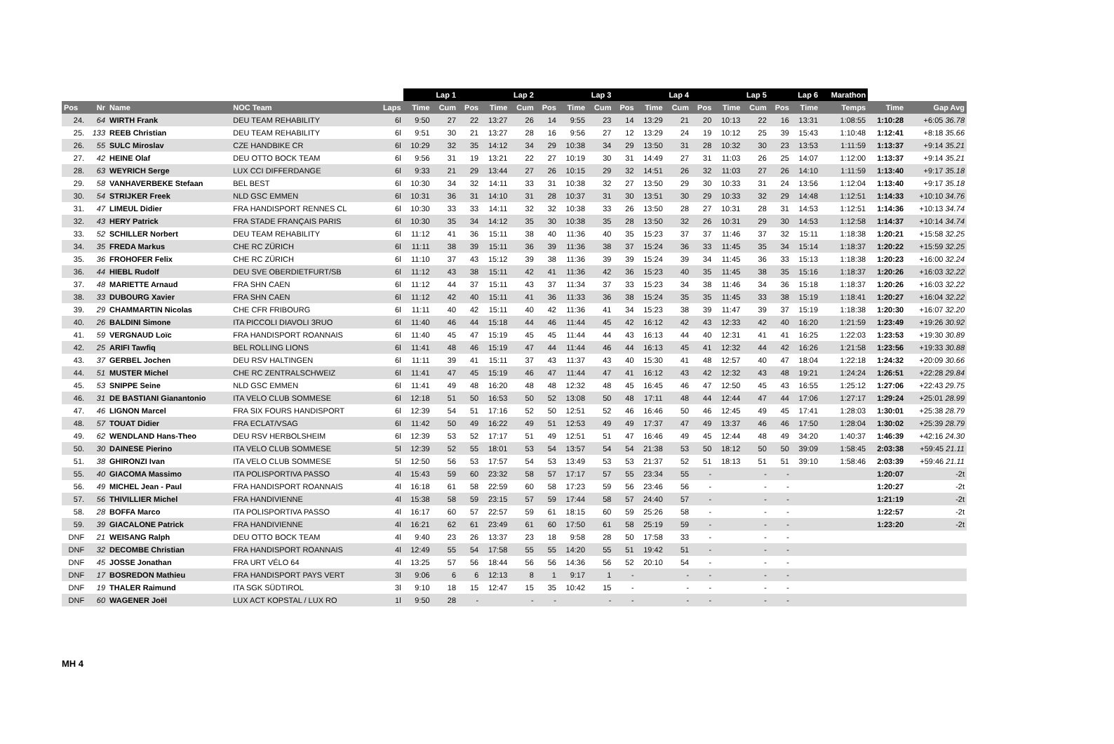| | | | | | Lap 1 | | Lap 2 | | | Lap 3 | | | Lap 4 | | | Lap 5 | | | Lap 6 | | Marathon | | |
| --- | --- | --- | --- | --- | --- | --- | --- | --- | --- | --- | --- | --- | --- | --- | --- | --- | --- | --- | --- | --- | --- | --- | --- |
| Pos | Nr | Name | NOC Team | Laps | Time | Cum | Pos | Time | Cum | Pos | Time | Cum | Pos | Time | Cum | Pos | Time | Cum | Pos | Time | Temps | Time | Gap Avg |
| 24. | 64 | WIRTH Frank | DEU TEAM REHABILITY | 6l | 9:50 | 27 | 22 | 13:27 | 26 | 14 | 9:55 | 23 | 14 | 13:29 | 21 | 20 | 10:13 | 22 | 16 | 13:31 | 1:08:55 | 1:10:28 | +6:05 36.78 |
| 25. | 133 | REEB Christian | DEU TEAM REHABILITY | 6l | 9:51 | 30 | 21 | 13:27 | 28 | 16 | 9:56 | 27 | 12 | 13:29 | 24 | 19 | 10:12 | 25 | 39 | 15:43 | 1:10:48 | 1:12:41 | +8:18 35.66 |
| 26. | 55 | SULC Miroslav | CZE HANDBIKE CR | 6l | 10:29 | 32 | 35 | 14:12 | 34 | 29 | 10:38 | 34 | 29 | 13:50 | 31 | 28 | 10:32 | 30 | 23 | 13:53 | 1:11:59 | 1:13:37 | +9:14 35.21 |
| 27. | 42 | HEINE Olaf | DEU OTTO BOCK TEAM | 6l | 9:56 | 31 | 19 | 13:21 | 22 | 27 | 10:19 | 30 | 31 | 14:49 | 27 | 31 | 11:03 | 26 | 25 | 14:07 | 1:12:00 | 1:13:37 | +9:14 35.21 |
| 28. | 63 | WEYRICH Serge | LUX CCI DIFFERDANGE | 6l | 9:33 | 21 | 29 | 13:44 | 27 | 26 | 10:15 | 29 | 32 | 14:51 | 26 | 32 | 11:03 | 27 | 26 | 14:10 | 1:11:59 | 1:13:40 | +9:17 35.18 |
| 29. | 58 | VANHAVERBEKE Stefaan | BEL BEST | 6l | 10:30 | 34 | 32 | 14:11 | 33 | 31 | 10:38 | 32 | 27 | 13:50 | 29 | 30 | 10:33 | 31 | 24 | 13:56 | 1:12:04 | 1:13:40 | +9:17 35.18 |
| 30. | 54 | STRIJKER Freek | NLD GSC EMMEN | 6l | 10:31 | 36 | 31 | 14:10 | 31 | 28 | 10:37 | 31 | 30 | 13:51 | 30 | 29 | 10:33 | 32 | 29 | 14:48 | 1:12:51 | 1:14:33 | +10:10 34.76 |
| 31. | 47 | LIMEUL Didier | FRA HANDISPORT RENNES CL | 6l | 10:30 | 33 | 33 | 14:11 | 32 | 32 | 10:38 | 33 | 26 | 13:50 | 28 | 27 | 10:31 | 28 | 31 | 14:53 | 1:12:51 | 1:14:36 | +10:13 34.74 |
| 32. | 43 | HERY Patrick | FRA STADE FRANÇAIS PARIS | 6l | 10:30 | 35 | 34 | 14:12 | 35 | 30 | 10:38 | 35 | 28 | 13:50 | 32 | 26 | 10:31 | 29 | 30 | 14:53 | 1:12:58 | 1:14:37 | +10:14 34.74 |
| 33. | 52 | SCHILLER Norbert | DEU TEAM REHABILITY | 6l | 11:12 | 41 | 36 | 15:11 | 38 | 40 | 11:36 | 40 | 35 | 15:23 | 37 | 37 | 11:46 | 37 | 32 | 15:11 | 1:18:38 | 1:20:21 | +15:58 32.25 |
| 34. | 35 | FREDA Markus | CHE RC ZÜRICH | 6l | 11:11 | 38 | 39 | 15:11 | 36 | 39 | 11:36 | 38 | 37 | 15:24 | 36 | 33 | 11:45 | 35 | 34 | 15:14 | 1:18:37 | 1:20:22 | +15:59 32.25 |
| 35. | 36 | FROHOFER Felix | CHE RC ZÜRICH | 6l | 11:10 | 37 | 43 | 15:12 | 39 | 38 | 11:36 | 39 | 39 | 15:24 | 39 | 34 | 11:45 | 36 | 33 | 15:13 | 1:18:38 | 1:20:23 | +16:00 32.24 |
| 36. | 44 | HIEBL Rudolf | DEU SVE OBERDIETFURT/SB | 6l | 11:12 | 43 | 38 | 15:11 | 42 | 41 | 11:36 | 42 | 36 | 15:23 | 40 | 35 | 11:45 | 38 | 35 | 15:16 | 1:18:37 | 1:20:26 | +16:03 32.22 |
| 37. | 48 | MARIETTE Arnaud | FRA SHN CAEN | 6l | 11:12 | 44 | 37 | 15:11 | 43 | 37 | 11:34 | 37 | 33 | 15:23 | 34 | 38 | 11:46 | 34 | 36 | 15:18 | 1:18:37 | 1:20:26 | +16:03 32.22 |
| 38. | 33 | DUBOURG Xavier | FRA SHN CAEN | 6l | 11:12 | 42 | 40 | 15:11 | 41 | 36 | 11:33 | 36 | 38 | 15:24 | 35 | 35 | 11:45 | 33 | 38 | 15:19 | 1:18:41 | 1:20:27 | +16:04 32.22 |
| 39. | 29 | CHAMMARTIN Nicolas | CHE CFR FRIBOURG | 6l | 11:11 | 40 | 42 | 15:11 | 40 | 42 | 11:36 | 41 | 34 | 15:23 | 38 | 39 | 11:47 | 39 | 37 | 15:19 | 1:18:38 | 1:20:30 | +16:07 32.20 |
| 40. | 26 | BALDINI Simone | ITA PICCOLI DIAVOLI 3RUO | 6l | 11:40 | 46 | 44 | 15:18 | 44 | 46 | 11:44 | 45 | 42 | 16:12 | 42 | 43 | 12:33 | 42 | 40 | 16:20 | 1:21:59 | 1:23:49 | +19:26 30.92 |
| 41. | 59 | VERGNAUD Loïc | FRA HANDISPORT ROANNAIS | 6l | 11:40 | 45 | 47 | 15:19 | 45 | 45 | 11:44 | 44 | 43 | 16:13 | 44 | 40 | 12:31 | 41 | 41 | 16:25 | 1:22:03 | 1:23:53 | +19:30 30.89 |
| 42. | 25 | ARIFI Tawfiq | BEL ROLLING LIONS | 6l | 11:41 | 48 | 46 | 15:19 | 47 | 44 | 11:44 | 46 | 44 | 16:13 | 45 | 41 | 12:32 | 44 | 42 | 16:26 | 1:21:58 | 1:23:56 | +19:33 30.88 |
| 43. | 37 | GERBEL Jochen | DEU RSV HALTINGEN | 6l | 11:11 | 39 | 41 | 15:11 | 37 | 43 | 11:37 | 43 | 40 | 15:30 | 41 | 48 | 12:57 | 40 | 47 | 18:04 | 1:22:18 | 1:24:32 | +20:09 30.66 |
| 44. | 51 | MUSTER Michel | CHE RC ZENTRALSCHWEIZ | 6l | 11:41 | 47 | 45 | 15:19 | 46 | 47 | 11:44 | 47 | 41 | 16:12 | 43 | 42 | 12:32 | 43 | 48 | 19:21 | 1:24:24 | 1:26:51 | +22:28 29.84 |
| 45. | 53 | SNIPPE Seine | NLD GSC EMMEN | 6l | 11:41 | 49 | 48 | 16:20 | 48 | 48 | 12:32 | 48 | 45 | 16:45 | 46 | 47 | 12:50 | 45 | 43 | 16:55 | 1:25:12 | 1:27:06 | +22:43 29.75 |
| 46. | 31 | DE BASTIANI Gianantonio | ITA VELO CLUB SOMMESE | 6l | 12:18 | 51 | 50 | 16:53 | 50 | 52 | 13:08 | 50 | 48 | 17:11 | 48 | 44 | 12:44 | 47 | 44 | 17:06 | 1:27:17 | 1:29:24 | +25:01 28.99 |
| 47. | 46 | LIGNON Marcel | FRA SIX FOURS HANDISPORT | 6l | 12:39 | 54 | 51 | 17:16 | 52 | 50 | 12:51 | 52 | 46 | 16:46 | 50 | 46 | 12:45 | 49 | 45 | 17:41 | 1:28:03 | 1:30:01 | +25:38 28.79 |
| 48. | 57 | TOUAT Didier | FRA ECLAT/VSAG | 6l | 11:42 | 50 | 49 | 16:22 | 49 | 51 | 12:53 | 49 | 49 | 17:37 | 47 | 49 | 13:37 | 46 | 46 | 17:50 | 1:28:04 | 1:30:02 | +25:39 28.79 |
| 49. | 62 | WENDLAND Hans-Theo | DEU RSV HERBOLSHEIM | 6l | 12:39 | 53 | 52 | 17:17 | 51 | 49 | 12:51 | 51 | 47 | 16:46 | 49 | 45 | 12:44 | 48 | 49 | 34:20 | 1:40:37 | 1:46:39 | +42:16 24.30 |
| 50. | 30 | DAINESE Pierino | ITA VELO CLUB SOMMESE | 5l | 12:39 | 52 | 55 | 18:01 | 53 | 54 | 13:57 | 54 | 54 | 21:38 | 53 | 50 | 18:12 | 50 | 50 | 39:09 | 1:58:45 | 2:03:38 | +59:45 21.11 |
| 51. | 38 | GHIRONZI Ivan | ITA VELO CLUB SOMMESE | 5l | 12:50 | 56 | 53 | 17:57 | 54 | 53 | 13:49 | 53 | 53 | 21:37 | 52 | 51 | 18:13 | 51 | 51 | 39:10 | 1:58:46 | 2:03:39 | +59:46 21.11 |
| 55. | 40 | GIACOMA Massimo | ITA POLISPORTIVA PASSO | 4l | 15:43 | 59 | 60 | 23:32 | 58 | 57 | 17:17 | 57 | 55 | 23:34 | 55 | - | | - | - | | | 1:20:07 | -2t |
| 56. | 49 | MICHEL Jean - Paul | FRA HANDISPORT ROANNAIS | 4l | 16:18 | 61 | 58 | 22:59 | 60 | 58 | 17:23 | 59 | 56 | 23:46 | 56 | - | | - | - | | | 1:20:27 | -2t |
| 57. | 56 | THIVILLIER Michel | FRA HANDIVIENNE | 4l | 15:38 | 58 | 59 | 23:15 | 57 | 59 | 17:44 | 58 | 57 | 24:40 | 57 | - | | - | - | | | 1:21:19 | -2t |
| 58. | 28 | BOFFA Marco | ITA POLISPORTIVA PASSO | 4l | 16:17 | 60 | 57 | 22:57 | 59 | 61 | 18:15 | 60 | 59 | 25:26 | 58 | - | | - | - | | | 1:22:57 | -2t |
| 59. | 39 | GIACALONE Patrick | FRA HANDIVIENNE | 4l | 16:21 | 62 | 61 | 23:49 | 61 | 60 | 17:50 | 61 | 58 | 25:19 | 59 | - | | - | - | | | 1:23:20 | -2t |
| DNF | 21 | WEISANG Ralph | DEU OTTO BOCK TEAM | 4l | 9:40 | 23 | 26 | 13:37 | 23 | 18 | 9:58 | 28 | 50 | 17:58 | 33 | - | | - | - | | | | |
| DNF | 32 | DECOMBE Christian | FRA HANDISPORT ROANNAIS | 4l | 12:49 | 55 | 54 | 17:58 | 55 | 55 | 14:20 | 55 | 51 | 19:42 | 51 | - | | - | - | | | | |
| DNF | 45 | JOSSE Jonathan | FRA URT VÉLO 64 | 4l | 13:25 | 57 | 56 | 18:44 | 56 | 56 | 14:36 | 56 | 52 | 20:10 | 54 | - | | - | - | | | | |
| DNF | 17 | BOSREDON Mathieu | FRA HANDISPORT PAYS VERT | 3l | 9:06 | 6 | 6 | 12:13 | 8 | 1 | 9:17 | 1 | - | | - | - | | - | - | | | | |
| DNF | 19 | THALER Raimund | ITA SGK SÜDTIROL | 3l | 9:10 | 18 | 15 | 12:47 | 15 | 35 | 10:42 | 15 | - | | - | - | | - | - | | | | |
| DNF | 60 | WAGENER Joël | LUX ACT KOPSTAL / LUX RO | 1l | 9:50 | 28 | - | | - | - | | - | - | | - | - | | - | - | | | | |
MH 4